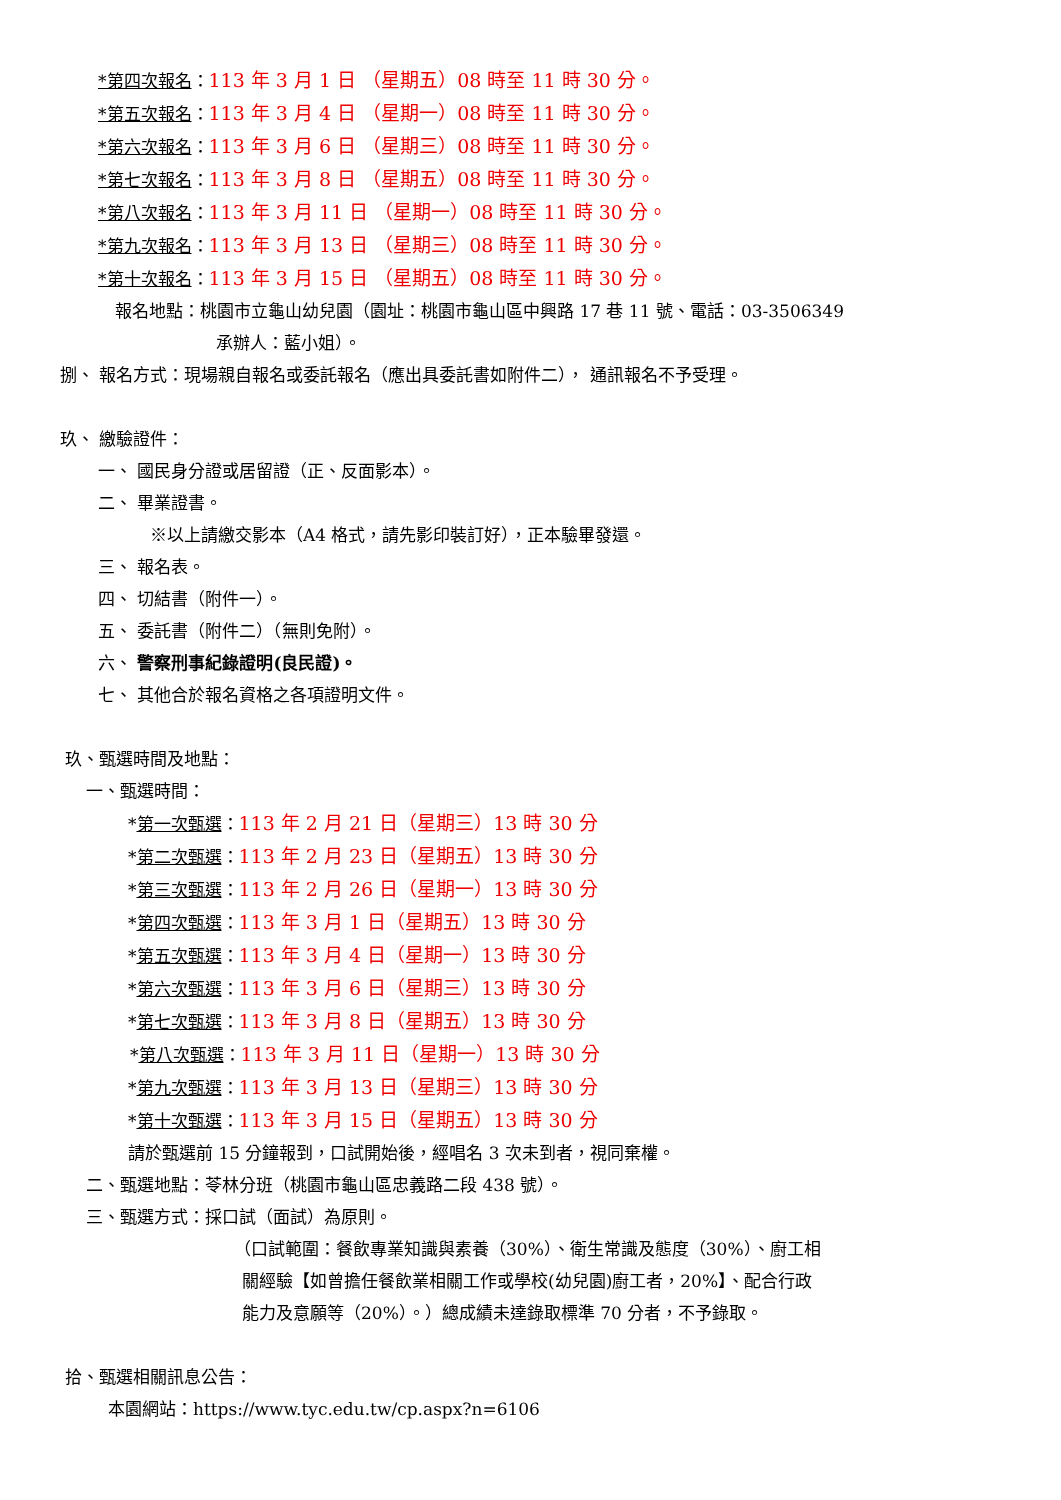*第四次報名：113 年 3 月 1 日 （星期五）08 時至 11 時 30 分。
*第五次報名：113 年 3 月 4 日 （星期一）08 時至 11 時 30 分。
*第六次報名：113 年 3 月 6 日 （星期三）08 時至 11 時 30 分。
*第七次報名：113 年 3 月 8 日 （星期五）08 時至 11 時 30 分。
*第八次報名：113 年 3 月 11 日 （星期一）08 時至 11 時 30 分。
*第九次報名：113 年 3 月 13 日 （星期三）08 時至 11 時 30 分。
*第十次報名：113 年 3 月 15 日 （星期五）08 時至 11 時 30 分。
報名地點：桃園市立龜山幼兒園（園址：桃園市龜山區中興路 17 巷 11 號、電話：03-3506349
承辦人：藍小姐）。
捌、 報名方式：現場親自報名或委託報名（應出具委託書如附件二）， 通訊報名不予受理。
玖、 繳驗證件：
一、 國民身分證或居留證（正、反面影本）。
二、 畢業證書。
※以上請繳交影本（A4 格式，請先影印裝訂好），正本驗畢發還。
三、 報名表。
四、 切結書（附件一）。
五、 委託書（附件二）（無則免附）。
六、 警察刑事紀錄證明(良民證)。
七、 其他合於報名資格之各項證明文件。
玖、甄選時間及地點：
一、甄選時間：
*第一次甄選：113 年 2 月 21 日（星期三）13 時 30 分
*第二次甄選：113 年 2 月 23 日（星期五）13 時 30 分
*第三次甄選：113 年 2 月 26 日（星期一）13 時 30 分
*第四次甄選：113 年 3 月 1 日（星期五）13 時 30 分
*第五次甄選：113 年 3 月 4 日（星期一）13 時 30 分
*第六次甄選：113 年 3 月 6 日（星期三）13 時 30 分
*第七次甄選：113 年 3 月 8 日（星期五）13 時 30 分
*第八次甄選：113 年 3 月 11 日（星期一）13 時 30 分
*第九次甄選：113 年 3 月 13 日（星期三）13 時 30 分
*第十次甄選：113 年 3 月 15 日（星期五）13 時 30 分
請於甄選前 15 分鐘報到，口試開始後，經唱名 3 次未到者，視同棄權。
二、甄選地點：苓林分班（桃園市龜山區忠義路二段 438 號）。
三、甄選方式：採口試（面試）為原則。
（口試範圍：餐飲專業知識與素養（30%）、衛生常識及態度（30%）、廚工相
關經驗【如曾擔任餐飲業相關工作或學校(幼兒園)廚工者，20%】、配合行政
能力及意願等（20%）。）總成績未達錄取標準 70 分者，不予錄取。
拾、甄選相關訊息公告：
本園網站：https://www.tyc.edu.tw/cp.aspx?n=6106